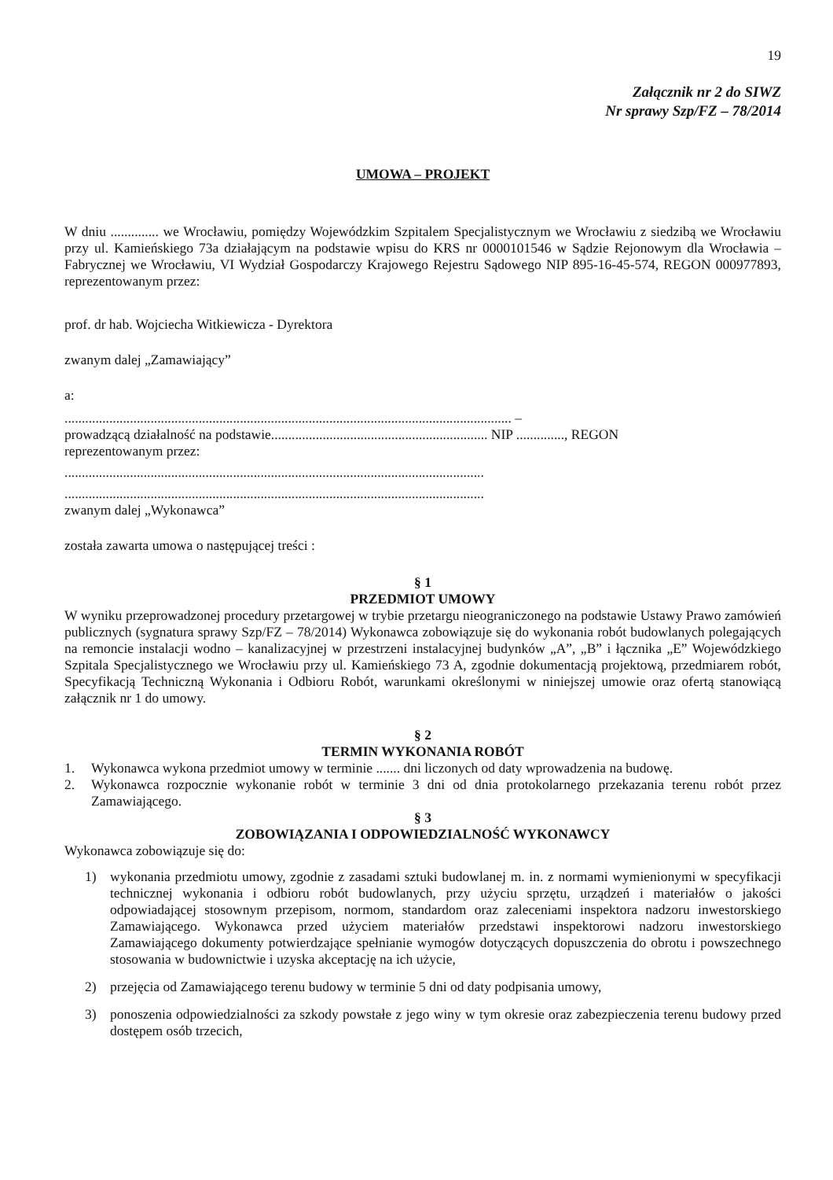19
Załącznik nr 2 do SIWZ
Nr sprawy Szp/FZ – 78/2014
UMOWA – PROJEKT
W dniu .............. we Wrocławiu, pomiędzy Wojewódzkim Szpitalem Specjalistycznym we Wrocławiu z siedzibą we Wrocławiu przy ul. Kamieńskiego 73a działającym na podstawie wpisu do KRS nr 0000101546 w Sądzie Rejonowym dla Wrocławia – Fabrycznej we Wrocławiu, VI Wydział Gospodarczy Krajowego Rejestru Sądowego NIP 895-16-45-574, REGON 000977893, reprezentowanym przez:
prof. dr hab. Wojciecha Witkiewicza - Dyrektora
zwanym dalej „Zamawiający”
a:
.................................................................................................................................. –
prowadzącą działalność na podstawie............................................................... NIP .............., REGON
reprezentowanym przez:
..........................................................................................................................
..........................................................................................................................
zwanym dalej „Wykonawca”
została zawarta umowa o następującej treści :
§ 1
PRZEDMIOT UMOWY
W wyniku przeprowadzonej procedury przetargowej w trybie przetargu nieograniczonego na podstawie Ustawy Prawo zamówień publicznych (sygnatura sprawy Szp/FZ – 78/2014) Wykonawca zobowiązuje się do wykonania robót budowlanych polegających na remoncie instalacji wodno – kanalizacyjnej w przestrzeni instalacyjnej budynków „A”, „B” i łącznika „E” Wojewódzkiego Szpitala Specjalistycznego we Wrocławiu przy ul. Kamieńskiego 73 A, zgodnie dokumentacją projektową, przedmiarem robót, Specyfikacją Techniczną Wykonania i Odbioru Robót, warunkami określonymi w niniejszej umowie oraz ofertą stanowiącą załącznik nr 1 do umowy.
§ 2
TERMIN WYKONANIA ROBÓT
1. Wykonawca wykona przedmiot umowy w terminie ....... dni liczonych od daty wprowadzenia na budowę.
2. Wykonawca rozpocznie wykonanie robót w terminie 3 dni od dnia protokolarnego przekazania terenu robót przez Zamawiającego.
§ 3
ZOBOWIĄZANIA I ODPOWIEDZIALNOŚĆ WYKONAWCY
Wykonawca zobowiązuje się do:
1) wykonania przedmiotu umowy, zgodnie z zasadami sztuki budowlanej m. in. z normami wymienionymi w specyfikacji technicznej wykonania i odbioru robót budowlanych, przy użyciu sprzętu, urządzeń i materiałów o jakości odpowiadającej stosownym przepisom, normom, standardom oraz zaleceniami inspektora nadzoru inwestorskiego Zamawiającego. Wykonawca przed użyciem materiałów przedstawi inspektorowi nadzoru inwestorskiego Zamawiającego dokumenty potwierdzające spełnianie wymogów dotyczących dopuszczenia do obrotu i powszechnego stosowania w budownictwie i uzyska akceptację na ich użycie,
2) przejęcia od Zamawiającego terenu budowy w terminie 5 dni od daty podpisania umowy,
3) ponoszenia odpowiedzialności za szkody powstałe z jego winy w tym okresie oraz zabezpieczenia terenu budowy przed dostępem osób trzecich,